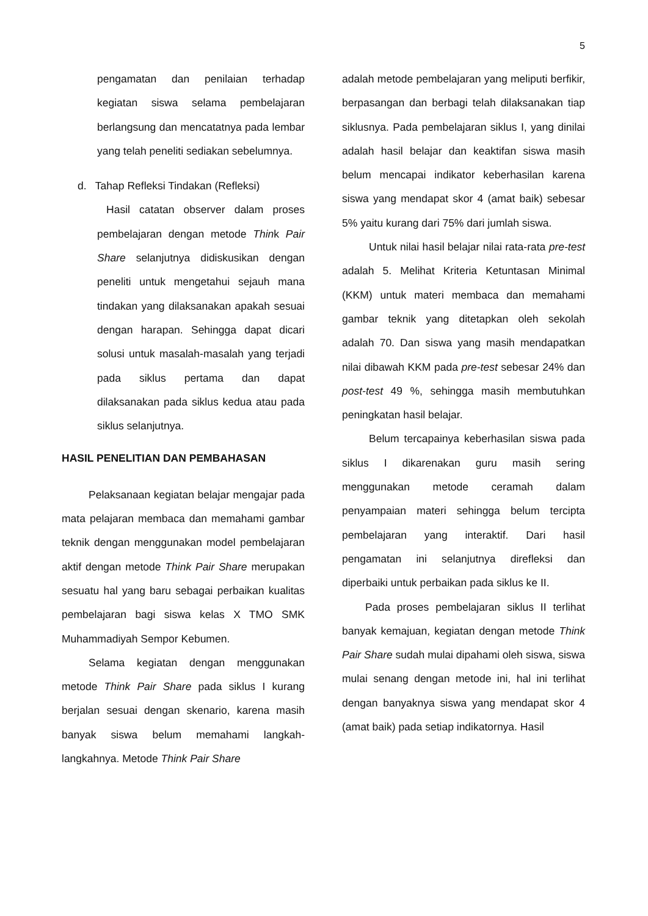5
pengamatan dan penilaian terhadap kegiatan siswa selama pembelajaran berlangsung dan mencatatnya pada lembar yang telah peneliti sediakan sebelumnya.
d. Tahap Refleksi Tindakan (Refleksi)
Hasil catatan observer dalam proses pembelajaran dengan metode Think Pair Share selanjutnya didiskusikan dengan peneliti untuk mengetahui sejauh mana tindakan yang dilaksanakan apakah sesuai dengan harapan. Sehingga dapat dicari solusi untuk masalah-masalah yang terjadi pada siklus pertama dan dapat dilaksanakan pada siklus kedua atau pada siklus selanjutnya.
HASIL PENELITIAN DAN PEMBAHASAN
Pelaksanaan kegiatan belajar mengajar pada mata pelajaran membaca dan memahami gambar teknik dengan menggunakan model pembelajaran aktif dengan metode Think Pair Share merupakan sesuatu hal yang baru sebagai perbaikan kualitas pembelajaran bagi siswa kelas X TMO SMK Muhammadiyah Sempor Kebumen.
Selama kegiatan dengan menggunakan metode Think Pair Share pada siklus I kurang berjalan sesuai dengan skenario, karena masih banyak siswa belum memahami langkah-langkahnya. Metode Think Pair Share
adalah metode pembelajaran yang meliputi berfikir, berpasangan dan berbagi telah dilaksanakan tiap siklusnya. Pada pembelajaran siklus I, yang dinilai adalah hasil belajar dan keaktifan siswa masih belum mencapai indikator keberhasilan karena siswa yang mendapat skor 4 (amat baik) sebesar 5% yaitu kurang dari 75% dari jumlah siswa.
Untuk nilai hasil belajar nilai rata-rata pre-test adalah 5. Melihat Kriteria Ketuntasan Minimal (KKM) untuk materi membaca dan memahami gambar teknik yang ditetapkan oleh sekolah adalah 70. Dan siswa yang masih mendapatkan nilai dibawah KKM pada pre-test sebesar 24% dan post-test 49 %, sehingga masih membutuhkan peningkatan hasil belajar.
Belum tercapainya keberhasilan siswa pada siklus I dikarenakan guru masih sering menggunakan metode ceramah dalam penyampaian materi sehingga belum tercipta pembelajaran yang interaktif. Dari hasil pengamatan ini selanjutnya direfleksi dan diperbaiki untuk perbaikan pada siklus ke II.
Pada proses pembelajaran siklus II terlihat banyak kemajuan, kegiatan dengan metode Think Pair Share sudah mulai dipahami oleh siswa, siswa mulai senang dengan metode ini, hal ini terlihat dengan banyaknya siswa yang mendapat skor 4 (amat baik) pada setiap indikatornya. Hasil